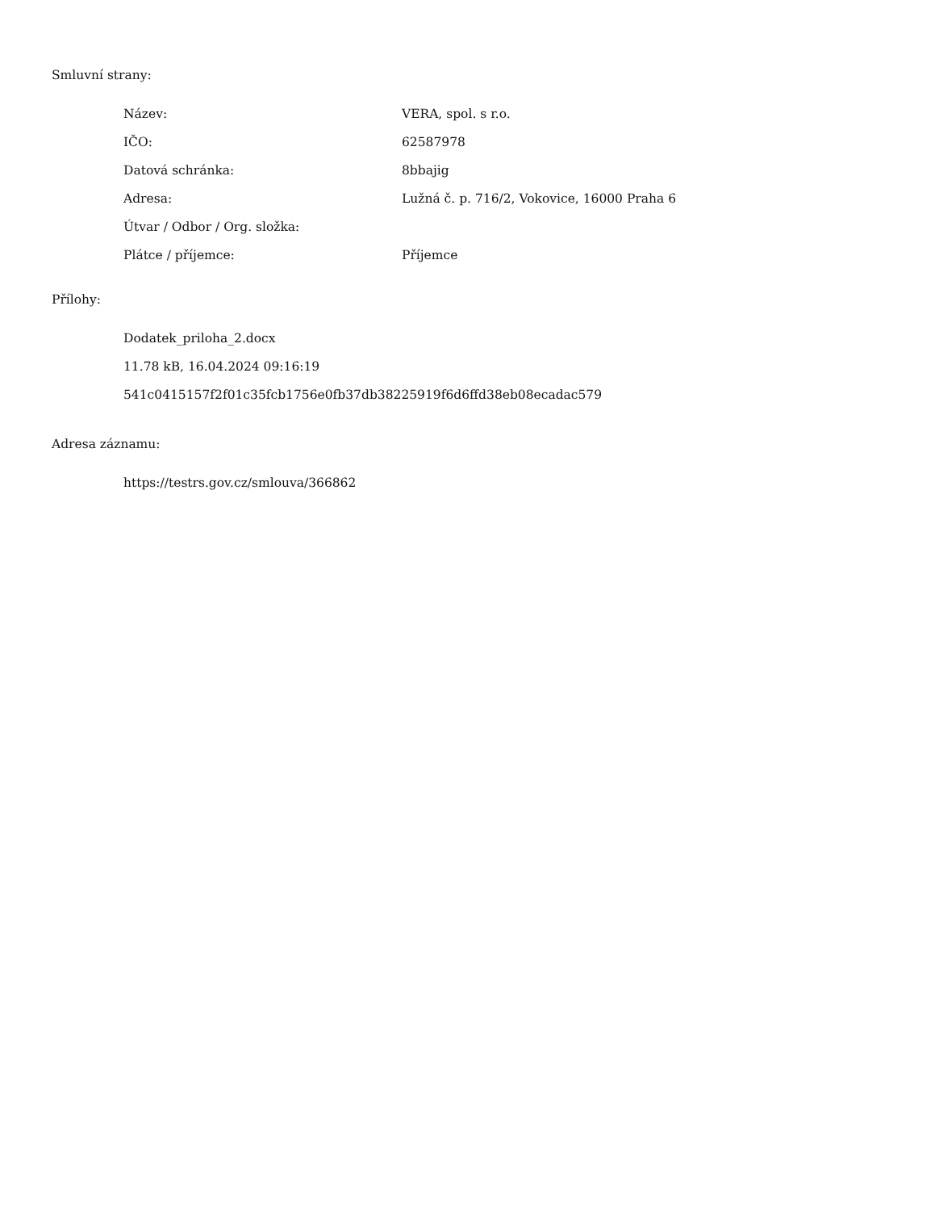Smluvní strany:
| Název: | VERA, spol. s r.o. |
| IČO: | 62587978 |
| Datová schránka: | 8bbajig |
| Adresa: | Lužná č. p. 716/2, Vokovice, 16000 Praha 6 |
| Útvar / Odbor / Org. složka: | |
| Plátce / příjemce: | Příjemce |
Přílohy:
Dodatek_priloha_2.docx
11.78 kB, 16.04.2024 09:16:19
541c0415157f2f01c35fcb1756e0fb37db38225919f6d6ffd38eb08ecadac579
Adresa záznamu:
https://testrs.gov.cz/smlouva/366862